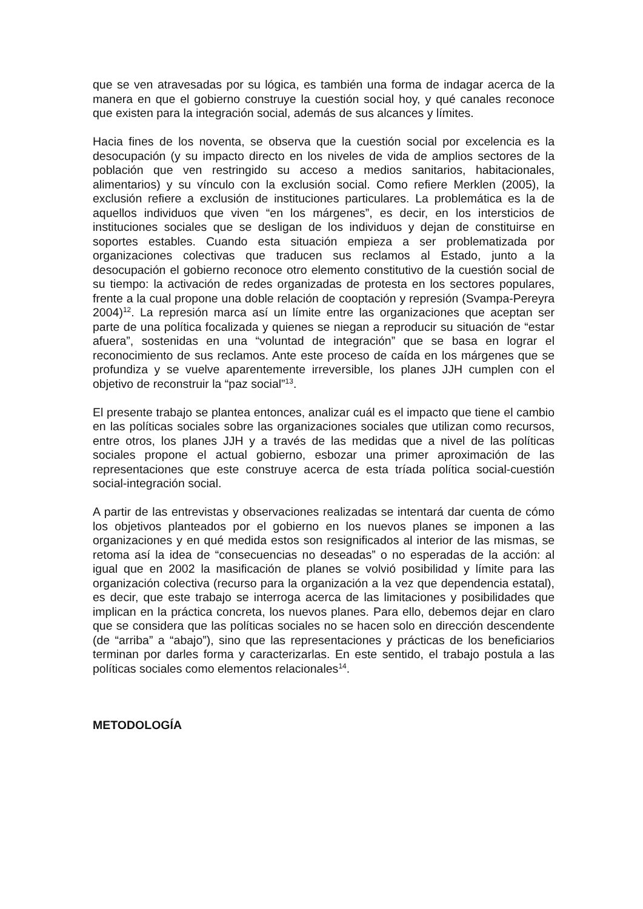que se ven atravesadas por su lógica, es también una forma de indagar acerca de la manera en que el gobierno construye la cuestión social hoy, y qué canales reconoce que existen para la integración social, además de sus alcances y límites.
Hacia fines de los noventa, se observa que la cuestión social por excelencia es la desocupación (y su impacto directo en los niveles de vida de amplios sectores de la población que ven restringido su acceso a medios sanitarios, habitacionales, alimentarios) y su vínculo con la exclusión social. Como refiere Merklen (2005), la exclusión refiere a exclusión de instituciones particulares. La problemática es la de aquellos individuos que viven “en los márgenes”, es decir, en los intersticios de instituciones sociales que se desligan de los individuos y dejan de constituirse en soportes estables. Cuando esta situación empieza a ser problematizada por organizaciones colectivas que traducen sus reclamos al Estado, junto a la desocupación el gobierno reconoce otro elemento constitutivo de la cuestión social de su tiempo: la activación de redes organizadas de protesta en los sectores populares, frente a la cual propone una doble relación de cooptación y represión (Svampa-Pereyra 2004)<sup>12</sup>. La represión marca así un límite entre las organizaciones que aceptan ser parte de una política focalizada y quienes se niegan a reproducir su situación de “estar afuera”, sostenidas en una “voluntad de integración” que se basa en lograr el reconocimiento de sus reclamos. Ante este proceso de caída en los márgenes que se profundiza y se vuelve aparentemente irreversible, los planes JJH cumplen con el objetivo de reconstruir la “paz social”<sup>13</sup>.
El presente trabajo se plantea entonces, analizar cuál es el impacto que tiene el cambio en las políticas sociales sobre las organizaciones sociales que utilizan como recursos, entre otros, los planes JJH y a través de las medidas que a nivel de las políticas sociales propone el actual gobierno, esbozar una primer aproximación de las representaciones que este construye acerca de esta tríada política social-cuestión social-integración social.
A partir de las entrevistas y observaciones realizadas se intentará dar cuenta de cómo los objetivos planteados por el gobierno en los nuevos planes se imponen a las organizaciones y en qué medida estos son resignificados al interior de las mismas, se retoma así la idea de “consecuencias no deseadas” o no esperadas de la acción: al igual que en 2002 la masificación de planes se volvió posibilidad y límite para las organización colectiva (recurso para la organización a la vez que dependencia estatal), es decir, que este trabajo se interroga acerca de las limitaciones y posibilidades que implican en la práctica concreta, los nuevos planes. Para ello, debemos dejar en claro que se considera que las políticas sociales no se hacen solo en dirección descendente (de “arriba” a “abajo”), sino que las representaciones y prácticas de los beneficiarios terminan por darles forma y caracterizarlas. En este sentido, el trabajo postula a las políticas sociales como elementos relacionales<sup>14</sup>.
METODOLOGÍA